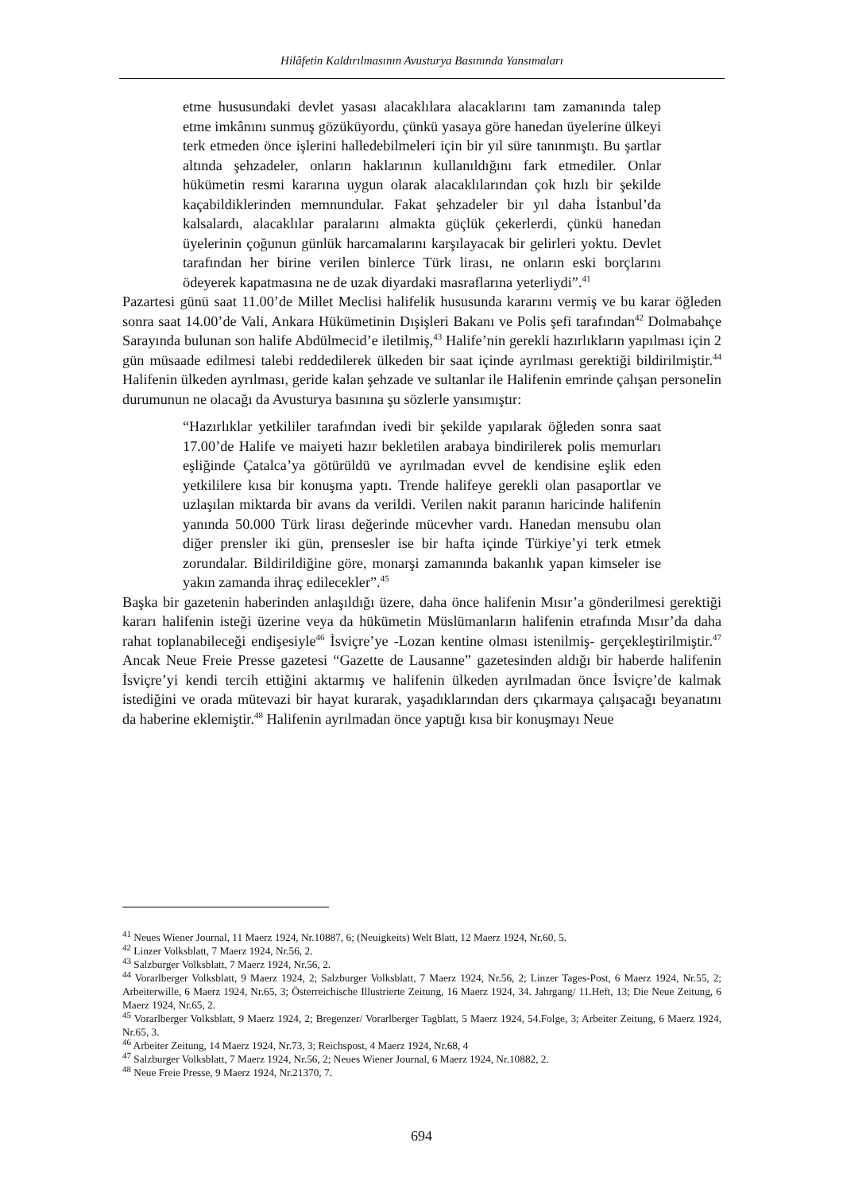Hilâfetin Kaldırılmasının Avusturya Basınında Yansımaları
etme hususundaki devlet yasası alacaklılara alacaklarını tam zamanında talep etme imkânını sunmuş gözüküyordu, çünkü yasaya göre hanedan üyelerine ülkeyi terk etmeden önce işlerini halledebilmeleri için bir yıl süre tanınmıştı. Bu şartlar altında şehzadeler, onların haklarının kullanıldığını fark etmediler. Onlar hükümetin resmi kararına uygun olarak alacaklılarından çok hızlı bir şekilde kaçabildiklerinden memnundular. Fakat şehzadeler bir yıl daha İstanbul’da kalsalardı, alacaklılar paralarını almakta güçlük çekerlerdi, çünkü hanedan üyelerinin çoğunun günlük harcamalarını karşılayacak bir gelirleri yoktu. Devlet tarafından her birine verilen binlerce Türk lirası, ne onların eski borçlarını ödeyerek kapatmasına ne de uzak diyardaki masraflarına yeterliydi”.<sup>41</sup>
Pazartesi günü saat 11.00’de Millet Meclisi halifelik hususunda kararını vermiş ve bu karar öğleden sonra saat 14.00’de Vali, Ankara Hükümetinin Dışişleri Bakanı ve Polis şefi tarafından<sup>42</sup> Dolmabahçe Sarayında bulunan son halife Abdülmecid’e iletilmiş,<sup>43</sup> Halife’nin gerekli hazırlıkların yapılması için 2 gün müsaade edilmesi talebi reddedilerek ülkeden bir saat içinde ayrılması gerektiği bildirilmiştir.<sup>44</sup> Halifenin ülkeden ayrılması, geride kalan şehzade ve sultanlar ile Halifenin emrinde çalışan personelin durumunun ne olacağı da Avusturya basınına şu sözlerle yansımıştır:
“Hazırlıklar yetkililer tarafından ivedi bir şekilde yapılarak öğleden sonra saat 17.00’de Halife ve maiyeti hazır bekletilen arabaya bindirilerek polis memurları eşliğinde Çatalca’ya götürüldü ve ayrılmadan evvel de kendisine eşlik eden yetkililere kısa bir konuşma yaptı. Trende halifeye gerekli olan pasaportlar ve uzlaşılan miktarda bir avans da verildi. Verilen nakit paranın haricinde halifenin yanında 50.000 Türk lirası değerinde mücevher vardı. Hanedan mensubu olan diğer prensler iki gün, prensesler ise bir hafta içinde Türkiye’yi terk etmek zorundalar. Bildirildiğine göre, monarşi zamanında bakanlık yapan kimseler ise yakın zamanda ihraç edilecekler”.<sup>45</sup>
Başka bir gazetenin haberinden anlaşıldığı üzere, daha önce halifenin Mısır’a gönderilmesi gerektiği kararı halifenin isteği üzerine veya da hükümetin Müslümanların halifenin etrafında Mısır’da daha rahat toplanabileceği endişesiyle<sup>46</sup> İsviçre’ye -Lozan kentine olması istenilmiş- gerçekleştirilmiştir.<sup>47</sup> Ancak Neue Freie Presse gazetesi “Gazette de Lausanne” gazetesinden aldığı bir haberde halifenin İsviçre’yi kendi tercih ettiğini aktarmış ve halifenin ülkeden ayrılmadan önce İsviçre’de kalmak istediğini ve orada mütevazi bir hayat kurarak, yaşadıklarından ders çıkarmaya çalışacağı beyanatını da haberine eklemiştir.<sup>48</sup> Halifenin ayrılmadan önce yaptığı kısa bir konuşmayı Neue
<sup>41</sup> Neues Wiener Journal, 11 Maerz 1924, Nr.10887, 6; (Neuigkeits) Welt Blatt, 12 Maerz 1924, Nr.60, 5.
<sup>42</sup> Linzer Volksblatt, 7 Maerz 1924, Nr.56, 2.
<sup>43</sup> Salzburger Volksblatt, 7 Maerz 1924, Nr.56, 2.
<sup>44</sup> Vorarlberger Volksblatt, 9 Maerz 1924, 2; Salzburger Volksblatt, 7 Maerz 1924, Nr.56, 2; Linzer Tages-Post, 6 Maerz 1924, Nr.55, 2; Arbeiterwille, 6 Maerz 1924, Nr.65, 3; Österreichische Illustrierte Zeitung, 16 Maerz 1924, 34. Jahrgang/ 11.Heft, 13; Die Neue Zeitung, 6 Maerz 1924, Nr.65, 2.
<sup>45</sup> Vorarlberger Volksblatt, 9 Maerz 1924, 2; Bregenzer/ Vorarlberger Tagblatt, 5 Maerz 1924, 54.Folge, 3; Arbeiter Zeitung, 6 Maerz 1924, Nr.65, 3.
<sup>46</sup> Arbeiter Zeitung, 14 Maerz 1924, Nr.73, 3; Reichspost, 4 Maerz 1924, Nr.68, 4
<sup>47</sup> Salzburger Volksblatt, 7 Maerz 1924, Nr.56, 2; Neues Wiener Journal, 6 Maerz 1924, Nr.10882, 2.
<sup>48</sup> Neue Freie Presse, 9 Maerz 1924, Nr.21370, 7.
694